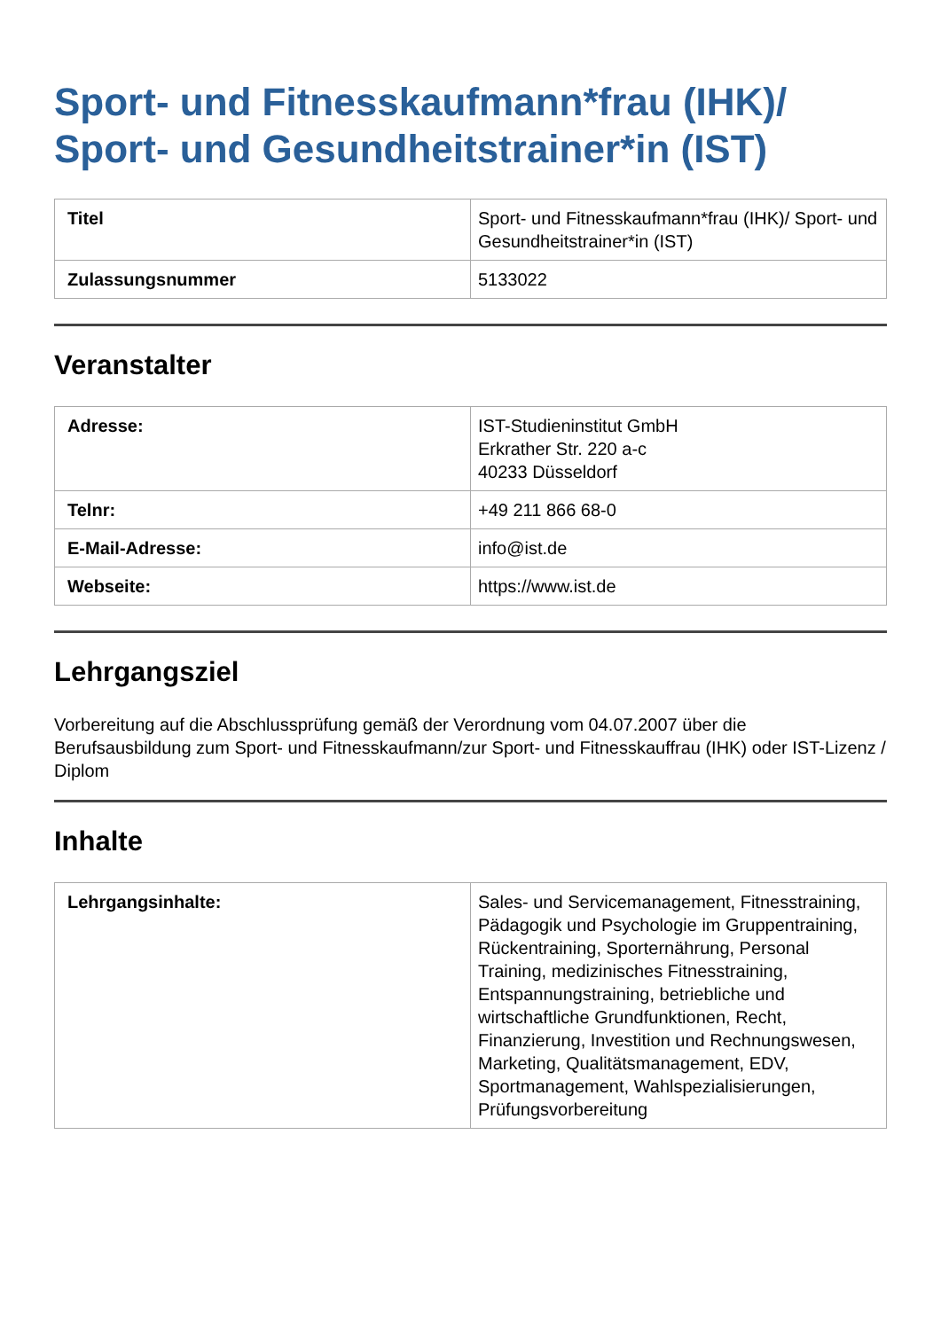Sport- und Fitnesskaufmann*frau (IHK)/
Sport- und Gesundheitstrainer*in (IST)
| Titel | Sport- und Fitnesskaufmann*frau (IHK)/ Sport- und Gesundheitstrainer*in (IST) |
| Zulassungsnummer | 5133022 |
Veranstalter
| Adresse: | IST-Studieninstitut GmbH Erkrather Str. 220 a-c 40233 Düsseldorf |
| Telnr: | +49 211 866 68-0 |
| E-Mail-Adresse: | info@ist.de |
| Webseite: | https://www.ist.de |
Lehrgangsziel
Vorbereitung auf die Abschlussprüfung gemäß der Verordnung vom 04.07.2007 über die Berufsausbildung zum Sport- und Fitnesskaufmann/zur Sport- und Fitnesskauffrau (IHK) oder IST-Lizenz / Diplom
Inhalte
| Lehrgangsinhalte: | Sales- und Servicemanagement, Fitnesstraining, Pädagogik und Psychologie im Gruppentraining, Rückentraining, Sporternährung, Personal Training, medizinisches Fitnesstraining, Entspannungstraining, betriebliche und wirtschaftliche Grundfunktionen, Recht, Finanzierung, Investition und Rechnungswesen, Marketing, Qualitätsmanagement, EDV, Sportmanagement, Wahlspezialisierungen, Prüfungsvorbereitung |